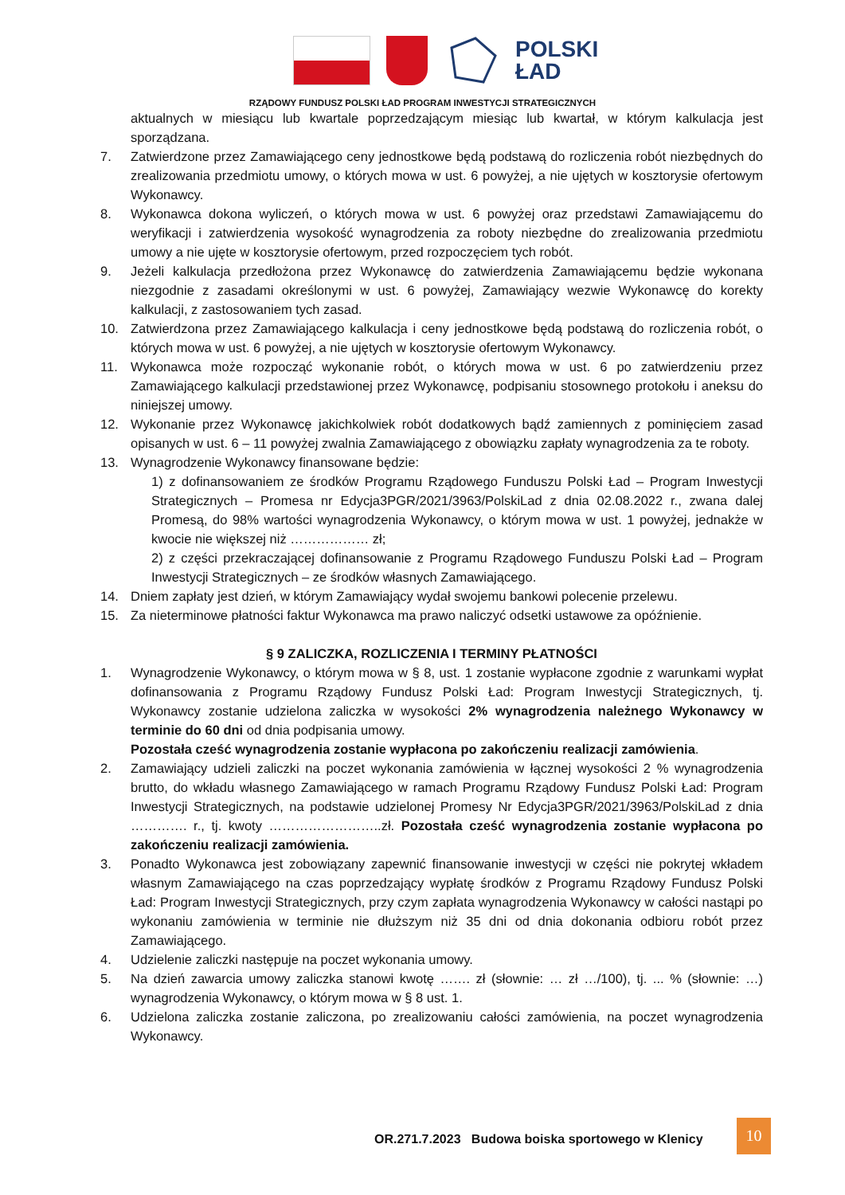POLSKI
ŁAD
RZĄDOWY FUNDUSZ POLSKI ŁAD PROGRAM INWESTYCJI STRATEGICZNYCH
aktualnych w miesiącu lub kwartale poprzedzającym miesiąc lub kwartał, w którym kalkulacja jest sporządzana.
7. Zatwierdzone przez Zamawiającego ceny jednostkowe będą podstawą do rozliczenia robót niezbędnych do zrealizowania przedmiotu umowy, o których mowa w ust. 6 powyżej, a nie ujętych w kosztorysie ofertowym Wykonawcy.
8. Wykonawca dokona wyliczeń, o których mowa w ust. 6 powyżej oraz przedstawi Zamawiającemu do weryfikacji i zatwierdzenia wysokość wynagrodzenia za roboty niezbędne do zrealizowania przedmiotu umowy a nie ujęte w kosztorysie ofertowym, przed rozpoczęciem tych robót.
9. Jeżeli kalkulacja przedłożona przez Wykonawcę do zatwierdzenia Zamawiającemu będzie wykonana niezgodnie z zasadami określonymi w ust. 6 powyżej, Zamawiający wezwie Wykonawcę do korekty kalkulacji, z zastosowaniem tych zasad.
10. Zatwierdzona przez Zamawiającego kalkulacja i ceny jednostkowe będą podstawą do rozliczenia robót, o których mowa w ust. 6 powyżej, a nie ujętych w kosztorysie ofertowym Wykonawcy.
11. Wykonawca może rozpocząć wykonanie robót, o których mowa w ust. 6 po zatwierdzeniu przez Zamawiającego kalkulacji przedstawionej przez Wykonawcę, podpisaniu stosownego protokołu i aneksu do niniejszej umowy.
12. Wykonanie przez Wykonawcę jakichkolwiek robót dodatkowych bądź zamiennych z pominięciem zasad opisanych w ust. 6 – 11 powyżej zwalnia Zamawiającego z obowiązku zapłaty wynagrodzenia za te roboty.
13. Wynagrodzenie Wykonawcy finansowane będzie:
1) z dofinansowaniem ze środków Programu Rządowego Funduszu Polski Ład – Program Inwestycji Strategicznych – Promesa nr Edycja3PGR/2021/3963/PolskiLad z dnia 02.08.2022 r., zwana dalej Promesą, do 98% wartości wynagrodzenia Wykonawcy, o którym mowa w ust. 1 powyżej, jednakże w kwocie nie większej niż ……………… zł;
2) z części przekraczającej dofinansowanie z Programu Rządowego Funduszu Polski Ład – Program Inwestycji Strategicznych – ze środków własnych Zamawiającego.
14. Dniem zapłaty jest dzień, w którym Zamawiający wydał swojemu bankowi polecenie przelewu.
15. Za nieterminowe płatności faktur Wykonawca ma prawo naliczyć odsetki ustawowe za opóźnienie.
§ 9 ZALICZKA, ROZLICZENIA I TERMINY PŁATNOŚCI
1. Wynagrodzenie Wykonawcy, o którym mowa w § 8, ust. 1 zostanie wypłacone zgodnie z warunkami wypłat dofinansowania z Programu Rządowy Fundusz Polski Ład: Program Inwestycji Strategicznych, tj. Wykonawcy zostanie udzielona zaliczka w wysokości 2% wynagrodzenia należnego Wykonawcy w terminie do 60 dni od dnia podpisania umowy.
Pozostała cześć wynagrodzenia zostanie wypłacona po zakończeniu realizacji zamówienia.
2. Zamawiający udzieli zaliczki na poczet wykonania zamówienia w łącznej wysokości 2 % wynagrodzenia brutto, do wkładu własnego Zamawiającego w ramach Programu Rządowy Fundusz Polski Ład: Program Inwestycji Strategicznych, na podstawie udzielonej Promesy Nr Edycja3PGR/2021/3963/PolskiLad z dnia …………. r., tj. kwoty ……………………..zł. Pozostała cześć wynagrodzenia zostanie wypłacona po zakończeniu realizacji zamówienia.
3. Ponadto Wykonawca jest zobowiązany zapewnić finansowanie inwestycji w części nie pokrytej wkładem własnym Zamawiającego na czas poprzedzający wypłatę środków z Programu Rządowy Fundusz Polski Ład: Program Inwestycji Strategicznych, przy czym zapłata wynagrodzenia Wykonawcy w całości nastąpi po wykonaniu zamówienia w terminie nie dłuższym niż 35 dni od dnia dokonania odbioru robót przez Zamawiającego.
4. Udzielenie zaliczki następuje na poczet wykonania umowy.
5. Na dzień zawarcia umowy zaliczka stanowi kwotę ……. zł (słownie: … zł …/100), tj. ... % (słownie: …) wynagrodzenia Wykonawcy, o którym mowa w § 8 ust. 1.
6. Udzielona zaliczka zostanie zaliczona, po zrealizowaniu całości zamówienia, na poczet wynagrodzenia Wykonawcy.
OR.271.7.2023 Budowa boiska sportowego w Klenicy
10